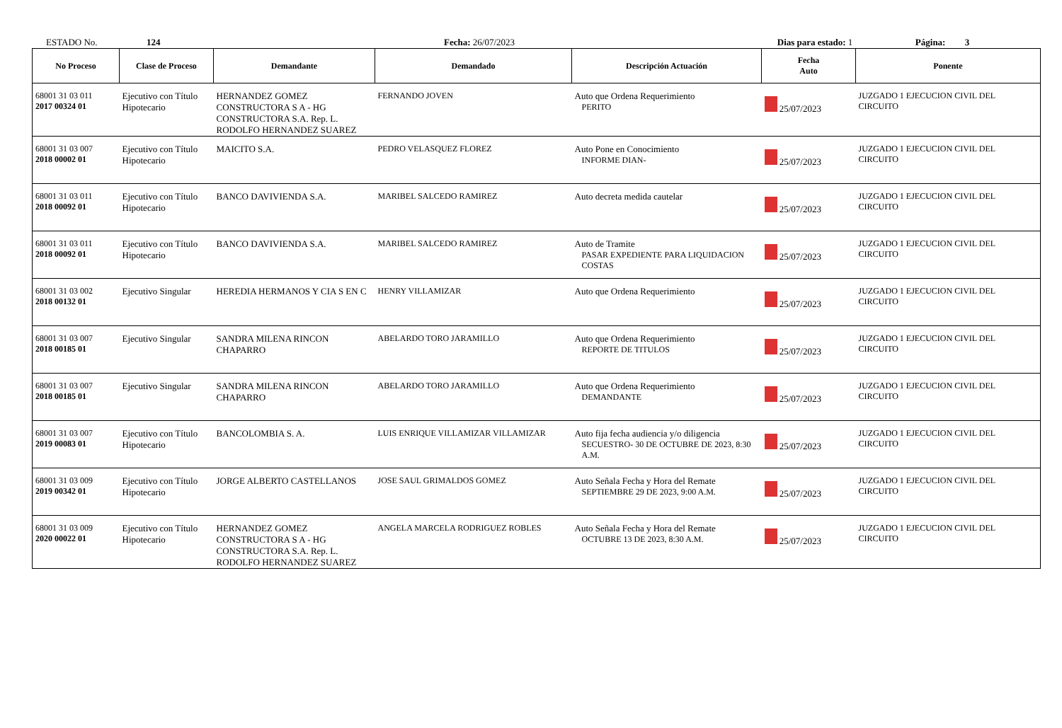ESTADO No. 124 Fecha: 26/07/2023 Dias para estado: 1 Página: 3
| No Proceso | Clase de Proceso | Demandante | Demandado | Descripción Actuación | Fecha Auto | Ponente |
| --- | --- | --- | --- | --- | --- | --- |
| 68001 31 03 011 2017 00324 01 | Ejecutivo con Título Hipotecario | HERNANDEZ GOMEZ CONSTRUCTORA S A - HG CONSTRUCTORA S.A. Rep. L. RODOLFO HERNANDEZ SUAREZ | FERNANDO JOVEN | Auto que Ordena Requerimiento PERITO | 25/07/2023 | JUZGADO 1 EJECUCION CIVIL DEL CIRCUITO |
| 68001 31 03 007 2018 00002 01 | Ejecutivo con Título Hipotecario | MAICITO S.A. | PEDRO VELASQUEZ FLOREZ | Auto Pone en Conocimiento INFORME DIAN- | 25/07/2023 | JUZGADO 1 EJECUCION CIVIL DEL CIRCUITO |
| 68001 31 03 011 2018 00092 01 | Ejecutivo con Título Hipotecario | BANCO DAVIVIENDA S.A. | MARIBEL SALCEDO RAMIREZ | Auto decreta medida cautelar | 25/07/2023 | JUZGADO 1 EJECUCION CIVIL DEL CIRCUITO |
| 68001 31 03 011 2018 00092 01 | Ejecutivo con Título Hipotecario | BANCO DAVIVIENDA S.A. | MARIBEL SALCEDO RAMIREZ | Auto de Tramite PASAR EXPEDIENTE PARA LIQUIDACION COSTAS | 25/07/2023 | JUZGADO 1 EJECUCION CIVIL DEL CIRCUITO |
| 68001 31 03 002 2018 00132 01 | Ejecutivo Singular | HEREDIA HERMANOS Y CIA S EN C | HENRY VILLAMIZAR | Auto que Ordena Requerimiento | 25/07/2023 | JUZGADO 1 EJECUCION CIVIL DEL CIRCUITO |
| 68001 31 03 007 2018 00185 01 | Ejecutivo Singular | SANDRA MILENA RINCON CHAPARRO | ABELARDO TORO JARAMILLO | Auto que Ordena Requerimiento REPORTE DE TITULOS | 25/07/2023 | JUZGADO 1 EJECUCION CIVIL DEL CIRCUITO |
| 68001 31 03 007 2018 00185 01 | Ejecutivo Singular | SANDRA MILENA RINCON CHAPARRO | ABELARDO TORO JARAMILLO | Auto que Ordena Requerimiento DEMANDANTE | 25/07/2023 | JUZGADO 1 EJECUCION CIVIL DEL CIRCUITO |
| 68001 31 03 007 2019 00083 01 | Ejecutivo con Título Hipotecario | BANCOLOMBIA S. A. | LUIS ENRIQUE VILLAMIZAR VILLAMIZAR | Auto fija fecha audiencia y/o diligencia SECUESTRO- 30 DE OCTUBRE DE 2023, 8:30 A.M. | 25/07/2023 | JUZGADO 1 EJECUCION CIVIL DEL CIRCUITO |
| 68001 31 03 009 2019 00342 01 | Ejecutivo con Título Hipotecario | JORGE ALBERTO CASTELLANOS | JOSE SAUL GRIMALDOS GOMEZ | Auto Señala Fecha y Hora del Remate SEPTIEMBRE 29 DE 2023, 9:00 A.M. | 25/07/2023 | JUZGADO 1 EJECUCION CIVIL DEL CIRCUITO |
| 68001 31 03 009 2020 00022 01 | Ejecutivo con Título Hipotecario | HERNANDEZ GOMEZ CONSTRUCTORA S A - HG CONSTRUCTORA S.A. Rep. L. RODOLFO HERNANDEZ SUAREZ | ANGELA MARCELA RODRIGUEZ ROBLES | Auto Señala Fecha y Hora del Remate OCTUBRE 13 DE 2023, 8:30 A.M. | 25/07/2023 | JUZGADO 1 EJECUCION CIVIL DEL CIRCUITO |